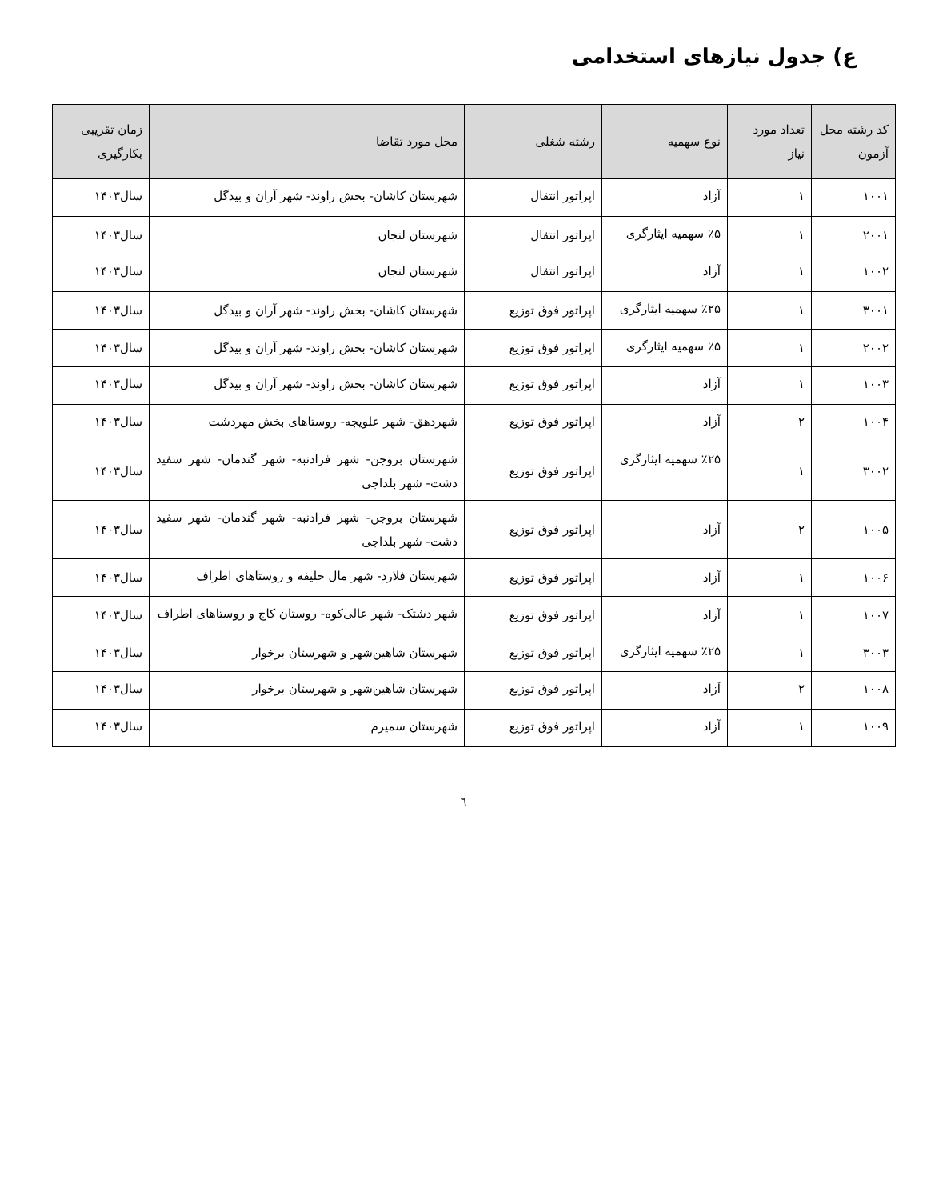ع) جدول نیازهای استخدامی
| کد رشته محل آزمون | تعداد مورد نیاز | نوع سهمیه | رشته شغلی | محل مورد تقاضا | زمان تقریبی بکارگیری |
| --- | --- | --- | --- | --- | --- |
| ۱۰۰۱ | ۱ | آزاد | اپراتور انتقال | شهرستان کاشان- بخش راوند- شهر آران و بیدگل | سال۱۴۰۳ |
| ۲۰۰۱ | ۱ | ٪۵ سهمیه ایثارگری | اپراتور انتقال | شهرستان لنجان | سال۱۴۰۳ |
| ۱۰۰۲ | ۱ | آزاد | اپراتور انتقال | شهرستان لنجان | سال۱۴۰۳ |
| ۳۰۰۱ | ۱ | ٪۲۵ سهمیه ایثارگری | اپراتور فوق توزیع | شهرستان کاشان- بخش راوند- شهر آران و بیدگل | سال۱۴۰۳ |
| ۲۰۰۲ | ۱ | ٪۵ سهمیه ایثارگری | اپراتور فوق توزیع | شهرستان کاشان- بخش راوند- شهر آران و بیدگل | سال۱۴۰۳ |
| ۱۰۰۳ | ۱ | آزاد | اپراتور فوق توزیع | شهرستان کاشان- بخش راوند- شهر آران و بیدگل | سال۱۴۰۳ |
| ۱۰۰۴ | ۲ | آزاد | اپراتور فوق توزیع | شهردهق- شهر علویجه- روستاهای بخش مهردشت | سال۱۴۰۳ |
| ۳۰۰۲ | ۱ | ٪۲۵ سهمیه ایثارگری | اپراتور فوق توزیع | شهرستان بروجن- شهر فرادنبه- شهر گندمان- شهر سفید دشت- شهر بلداجی | سال۱۴۰۳ |
| ۱۰۰۵ | ۲ | آزاد | اپراتور فوق توزیع | شهرستان بروجن- شهر فرادنبه- شهر گندمان- شهر سفید دشت- شهر بلداجی | سال۱۴۰۳ |
| ۱۰۰۶ | ۱ | آزاد | اپراتور فوق توزیع | شهرستان فلارد- شهر مال خلیفه و روستاهای اطراف | سال۱۴۰۳ |
| ۱۰۰۷ | ۱ | آزاد | اپراتور فوق توزیع | شهر دشتک- شهر عالی‌کوه- روستان کاج و روستاهای اطراف | سال۱۴۰۳ |
| ۳۰۰۳ | ۱ | ٪۲۵ سهمیه ایثارگری | اپراتور فوق توزیع | شهرستان شاهین‌شهر و شهرستان برخوار | سال۱۴۰۳ |
| ۱۰۰۸ | ۲ | آزاد | اپراتور فوق توزیع | شهرستان شاهین‌شهر و شهرستان برخوار | سال۱۴۰۳ |
| ۱۰۰۹ | ۱ | آزاد | اپراتور فوق توزیع | شهرستان سمیرم | سال۱۴۰۳ |
٦